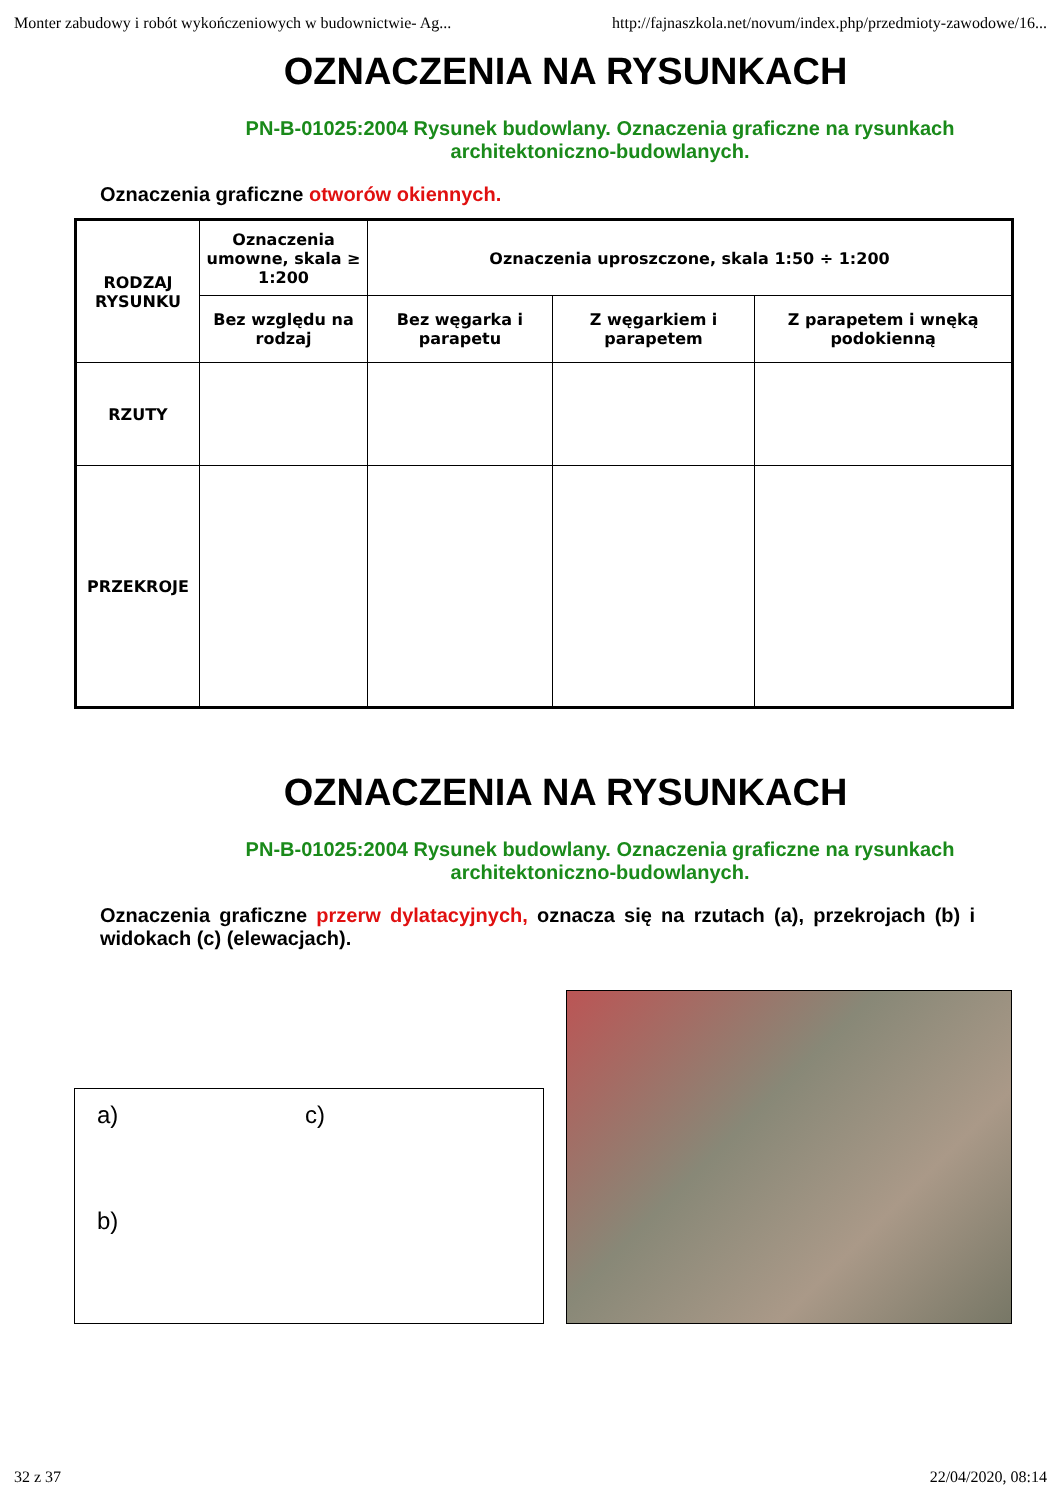Monter zabudowy i robót wykończeniowych w budownictwie- Ag... http://fajnaszkola.net/novum/index.php/przedmioty-zawodowe/16...
OZNACZENIA NA RYSUNKACH
PN-B-01025:2004 Rysunek budowlany. Oznaczenia graficzne na rysunkach architektoniczno-budowlanych.
Oznaczenia graficzne otworów okiennych.
| RODZAJ RYSUNKU | Oznaczenia umowne, skala ≥ 1:200 | Oznaczenia uproszczone, skala 1:50 ÷ 1:200 | | |
| | Bez względu na rodzaj | Bez węgarka i parapetu | Z węgarkiem i parapetem | Z parapetem i wnęką podokienną |
| RZUTY | | | | |
| PRZEKROJE | | | | |
OZNACZENIA NA RYSUNKACH
PN-B-01025:2004 Rysunek budowlany. Oznaczenia graficzne na rysunkach architektoniczno-budowlanych.
Oznaczenia graficzne przerw dylatacyjnych, oznacza się na rzutach (a), przekrojach (b) i widokach (c) (elewacjach).
a)
b)
c)
32 z 37 22/04/2020, 08:14